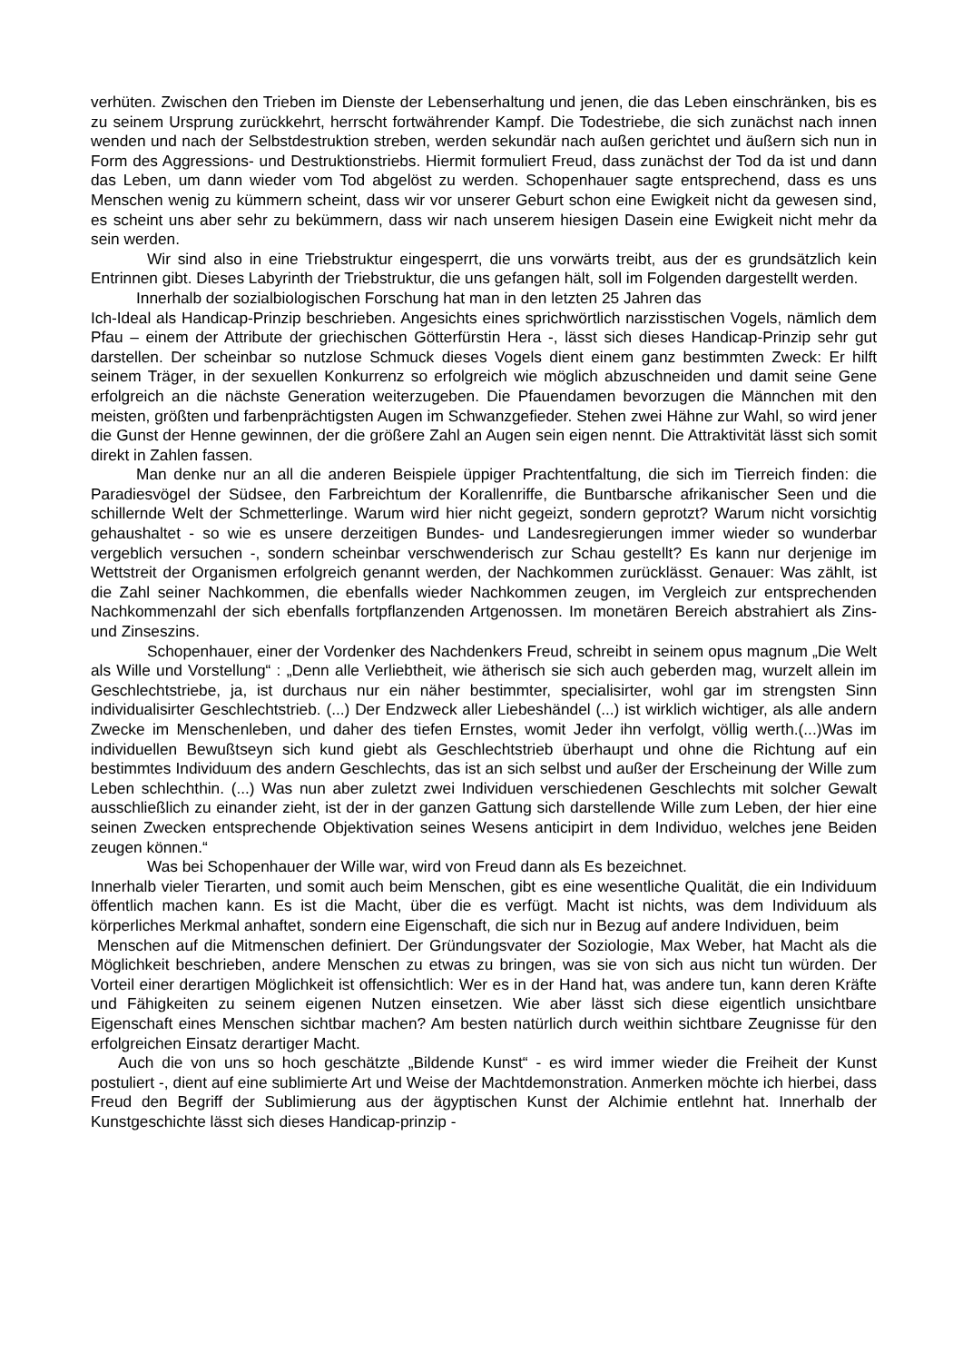verhüten. Zwischen den Trieben im Dienste der Lebenserhaltung und jenen, die das Leben einschränken, bis es zu seinem Ursprung zurückkehrt, herrscht fortwährender Kampf. Die Todestriebe, die sich zunächst nach innen wenden und nach der Selbstdestruktion streben, werden sekundär nach außen gerichtet und äußern sich nun in Form des Aggressions- und Destruktionstriebs. Hiermit formuliert Freud, dass zunächst der Tod da ist und dann das Leben, um dann wieder vom Tod abgelöst zu werden. Schopenhauer sagte entsprechend, dass es uns Menschen wenig zu kümmern scheint, dass wir vor unserer Geburt schon eine Ewigkeit nicht da gewesen sind, es scheint uns aber sehr zu bekümmern, dass wir nach unserem hiesigen Dasein eine Ewigkeit nicht mehr da sein werden.
Wir sind also in eine Triebstruktur eingesperrt, die uns vorwärts treibt, aus der es grundsätzlich kein Entrinnen gibt. Dieses Labyrinth der Triebstruktur, die uns gefangen hält, soll im Folgenden dargestellt werden.
Innerhalb der sozialbiologischen Forschung hat man in den letzten 25 Jahren das
Ich-Ideal als Handicap-Prinzip beschrieben. Angesichts eines sprichwörtlich narzisstischen Vogels, nämlich dem Pfau – einem der Attribute der griechischen Götterfürstin Hera -, lässt sich dieses Handicap-Prinzip sehr gut darstellen. Der scheinbar so nutzlose Schmuck dieses Vogels dient einem ganz bestimmten Zweck: Er hilft seinem Träger, in der sexuellen Konkurrenz so erfolgreich wie möglich abzuschneiden und damit seine Gene erfolgreich an die nächste Generation weiterzugeben. Die Pfauendamen bevorzugen die Männchen mit den meisten, größten und farbenprächtigsten Augen im Schwanzgefieder. Stehen zwei Hähne zur Wahl, so wird jener die Gunst der Henne gewinnen, der die größere Zahl an Augen sein eigen nennt. Die Attraktivität lässt sich somit direkt in Zahlen fassen.
Man denke nur an all die anderen Beispiele üppiger Prachtentfaltung, die sich im Tierreich finden: die Paradiesvögel der Südsee, den Farbreichtum der Korallenriffe, die Buntbarsche afrikanischer Seen und die schillernde Welt der Schmetterlinge. Warum wird hier nicht gegeizt, sondern geprotzt? Warum nicht vorsichtig gehaushaltet - so wie es unsere derzeitigen Bundes- und Landesregierungen immer wieder so wunderbar vergeblich versuchen -, sondern scheinbar verschwenderisch zur Schau gestellt? Es kann nur derjenige im Wettstreit der Organismen erfolgreich genannt werden, der Nachkommen zurücklässt. Genauer: Was zählt, ist die Zahl seiner Nachkommen, die ebenfalls wieder Nachkommen zeugen, im Vergleich zur entsprechenden Nachkommenzahl der sich ebenfalls fortpflanzenden Artgenossen. Im monetären Bereich abstrahiert als Zins- und Zinseszins.
Schopenhauer, einer der Vordenker des Nachdenkers Freud, schreibt in seinem opus magnum „Die Welt als Wille und Vorstellung“ : „Denn alle Verliebtheit, wie ätherisch sie sich auch geberden mag, wurzelt allein im Geschlechtstriebe, ja, ist durchaus nur ein näher bestimmter, specialisirter, wohl gar im strengsten Sinn individualisirter Geschlechtstrieb. (...) Der Endzweck aller Liebeshändel (...) ist wirklich wichtiger, als alle andern Zwecke im Menschenleben, und daher des tiefen Ernstes, womit Jeder ihn verfolgt, völlig werth.(...)Was im individuellen Bewußtseyn sich kund giebt als Geschlechtstrieb überhaupt und ohne die Richtung auf ein bestimmtes Individuum des andern Geschlechts, das ist an sich selbst und außer der Erscheinung der Wille zum Leben schlechthin. (...) Was nun aber zuletzt zwei Individuen verschiedenen Geschlechts mit solcher Gewalt ausschließlich zu einander zieht, ist der in der ganzen Gattung sich darstellende Wille zum Leben, der hier eine seinen Zwecken entsprechende Objektivation seines Wesens anticipirt in dem Individuo, welches jene Beiden zeugen können.“
Was bei Schopenhauer der Wille war, wird von Freud dann als Es bezeichnet.
Innerhalb vieler Tierarten, und somit auch beim Menschen, gibt es eine wesentliche Qualität, die ein Individuum öffentlich machen kann. Es ist die Macht, über die es verfügt. Macht ist nichts, was dem Individuum als körperliches Merkmal anhaftet, sondern eine Eigenschaft, die sich nur in Bezug auf andere Individuen, beim
Menschen auf die Mitmenschen definiert. Der Gründungsvater der Soziologie, Max Weber, hat Macht als die Möglichkeit beschrieben, andere Menschen zu etwas zu bringen, was sie von sich aus nicht tun würden. Der Vorteil einer derartigen Möglichkeit ist offensichtlich: Wer es in der Hand hat, was andere tun, kann deren Kräfte und Fähigkeiten zu seinem eigenen Nutzen einsetzen. Wie aber lässt sich diese eigentlich unsichtbare Eigenschaft eines Menschen sichtbar machen? Am besten natürlich durch weithin sichtbare Zeugnisse für den erfolgreichen Einsatz derartiger Macht.
Auch die von uns so hoch geschätzte „Bildende Kunst“ - es wird immer wieder die Freiheit der Kunst postuliert -, dient auf eine sublimierte Art und Weise der Machtdemonstration. Anmerken möchte ich hierbei, dass Freud den Begriff der Sublimierung aus der ägyptischen Kunst der Alchimie entlehnt hat. Innerhalb der Kunstgeschichte lässt sich dieses Handicap-prinzip -